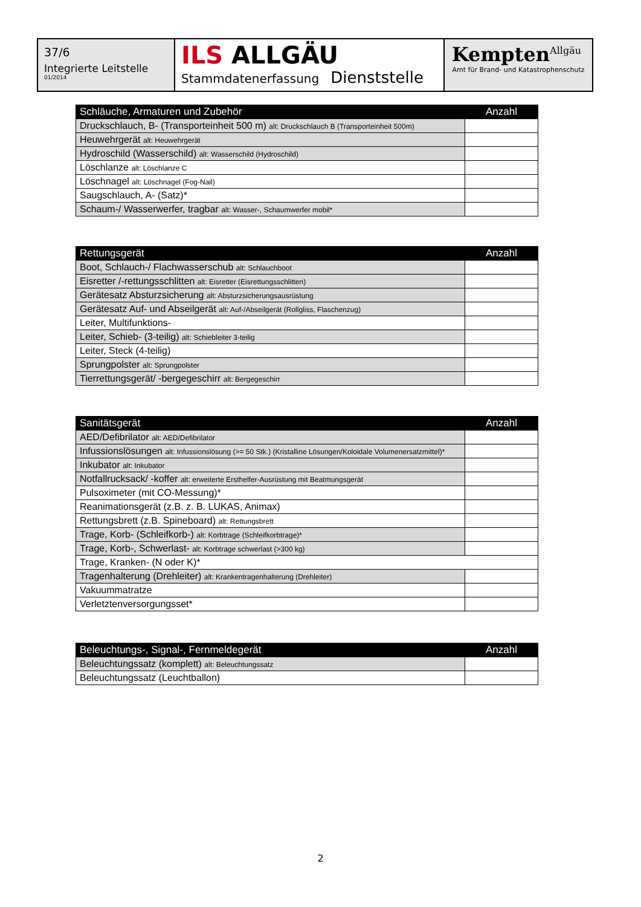37/6
Integrierte Leitstelle
01/2014
ILS ALLGÄU
Stammdatenerfassung Dienststelle
Kempten<sup>Allgäu</sup>
Amt für Brand- und Katastrophenschutz
| Schläuche, Armaturen und Zubehör | Anzahl |
| --- | --- |
| Druckschlauch, B- (Transporteinheit 500 m) alt: Druckschlauch B (Transporteinheit 500m) | |
| Heuwehrgerät alt: Heuwehrgerät | |
| Hydroschild (Wasserschild) alt: Wasserschild (Hydroschild) | |
| Löschlanze alt: Löschlanze C | |
| Löschnagel alt: Löschnagel (Fog-Nail) | |
| Saugschlauch, A- (Satz)* | |
| Schaum-/ Wasserwerfer, tragbar alt: Wasser-, Schaumwerfer mobil* | |
| Rettungsgerät | Anzahl |
| --- | --- |
| Boot, Schlauch-/ Flachwasserschub alt: Schlauchboot | |
| Eisretter /-rettungsschlitten alt: Eisretter (Eisrettungsschlitten) | |
| Gerätesatz Absturzsicherung alt: Absturzsicherungsausrüstung | |
| Gerätesatz Auf- und Abseilgerät alt: Auf-/Abseilgerät (Rollgliss, Flaschenzug) | |
| Leiter, Multifunktions- | |
| Leiter, Schieb- (3-teilig) alt: Schiebleiter 3-teilig | |
| Leiter, Steck (4-teilig) | |
| Sprungpolster alt: Sprungpolster | |
| Tierrettungsgerät/ -bergegeschirr alt: Bergegeschirr | |
| Sanitätsgerät | Anzahl |
| --- | --- |
| AED/Defibrilator alt: AED/Defibrilator | |
| Infussionslösungen alt: Infussionslösung (>= 50 Stk.) (Kristalline Lösungen/Koloidale Volumenersatzmittel)* | |
| Inkubator alt: Inkubator | |
| Notfallrucksack/ -koffer alt: erweiterte Ersthelfer-Ausrüstung mit Beatmungsgerät | |
| Pulsoximeter (mit CO-Messung)* | |
| Reanimationsgerät (z.B. z. B. LUKAS, Animax) | |
| Rettungsbrett (z.B. Spineboard) alt: Rettungsbrett | |
| Trage, Korb- (Schleifkorb-) alt: Korbtrage (Schleifkorbtrage)* | |
| Trage, Korb-, Schwerlast- alt: Korbtrage schwerlast (>300 kg) | |
| Trage, Kranken- (N oder K)* | |
| Tragenhalterung (Drehleiter) alt: Krankentragenhalterung (Drehleiter) | |
| Vakuummatratze | |
| Verletztenversorgungsset* | |
| Beleuchtungs-, Signal-, Fernmeldegerät | Anzahl |
| --- | --- |
| Beleuchtungssatz (komplett) alt: Beleuchtungssatz | |
| Beleuchtungssatz (Leuchtballon) | |
2